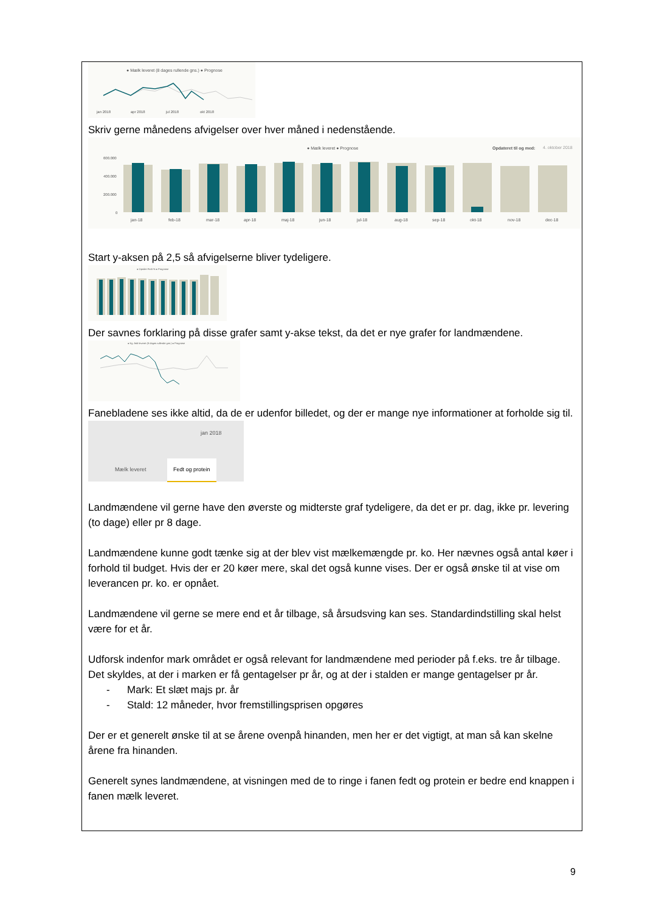● Mælk leveret (8 dages rullende gns.) ● Prognose
jan 2018
apr 2018
jul 2018
okt 2018
Skriv gerne månedens afvigelser over hver måned i nedenstående.
● Mælk leveret ● Prognose
Opdateret til og med:
4. oktober 2018
600.000
400.000
200.000
0
jan-18
feb-18
mar-18
apr-18
maj-18
jun-18
jul-18
aug-18
sep-18
okt-18
nov-18
dec-18
Start y-aksen på 2,5 så afvigelserne bliver tydeligere.
● Opnået Fedt % ● Prognose
Der savnes forklaring på disse grafer samt y-akse tekst, da det er nye grafer for landmændene.
● Kg. fedt leveret (8 dages rullende gns.) ● Prognose
Fanebladene ses ikke altid, da de er udenfor billedet, og der er mange nye informationer at forholde sig til.
jan 2018
Mælk leveret
Fedt og protein
Landmændene vil gerne have den øverste og midterste graf tydeligere, da det er pr. dag, ikke pr. levering (to dage) eller pr 8 dage.
Landmændene kunne godt tænke sig at der blev vist mælkemængde pr. ko. Her nævnes også antal køer i forhold til budget. Hvis der er 20 køer mere, skal det også kunne vises. Der er også ønske til at vise om leverancen pr. ko. er opnået.
Landmændene vil gerne se mere end et år tilbage, så årsudsving kan ses. Standardindstilling skal helst være for et år.
Udforsk indenfor mark området er også relevant for landmændene med perioder på f.eks. tre år tilbage. Det skyldes, at der i marken er få gentagelser pr år, og at der i stalden er mange gentagelser pr år.
- Mark: Et slæt majs pr. år
- Stald: 12 måneder, hvor fremstillingsprisen opgøres
Der er et generelt ønske til at se årene ovenpå hinanden, men her er det vigtigt, at man så kan skelne årene fra hinanden.
Generelt synes landmændene, at visningen med de to ringe i fanen fedt og protein er bedre end knappen i fanen mælk leveret.
9